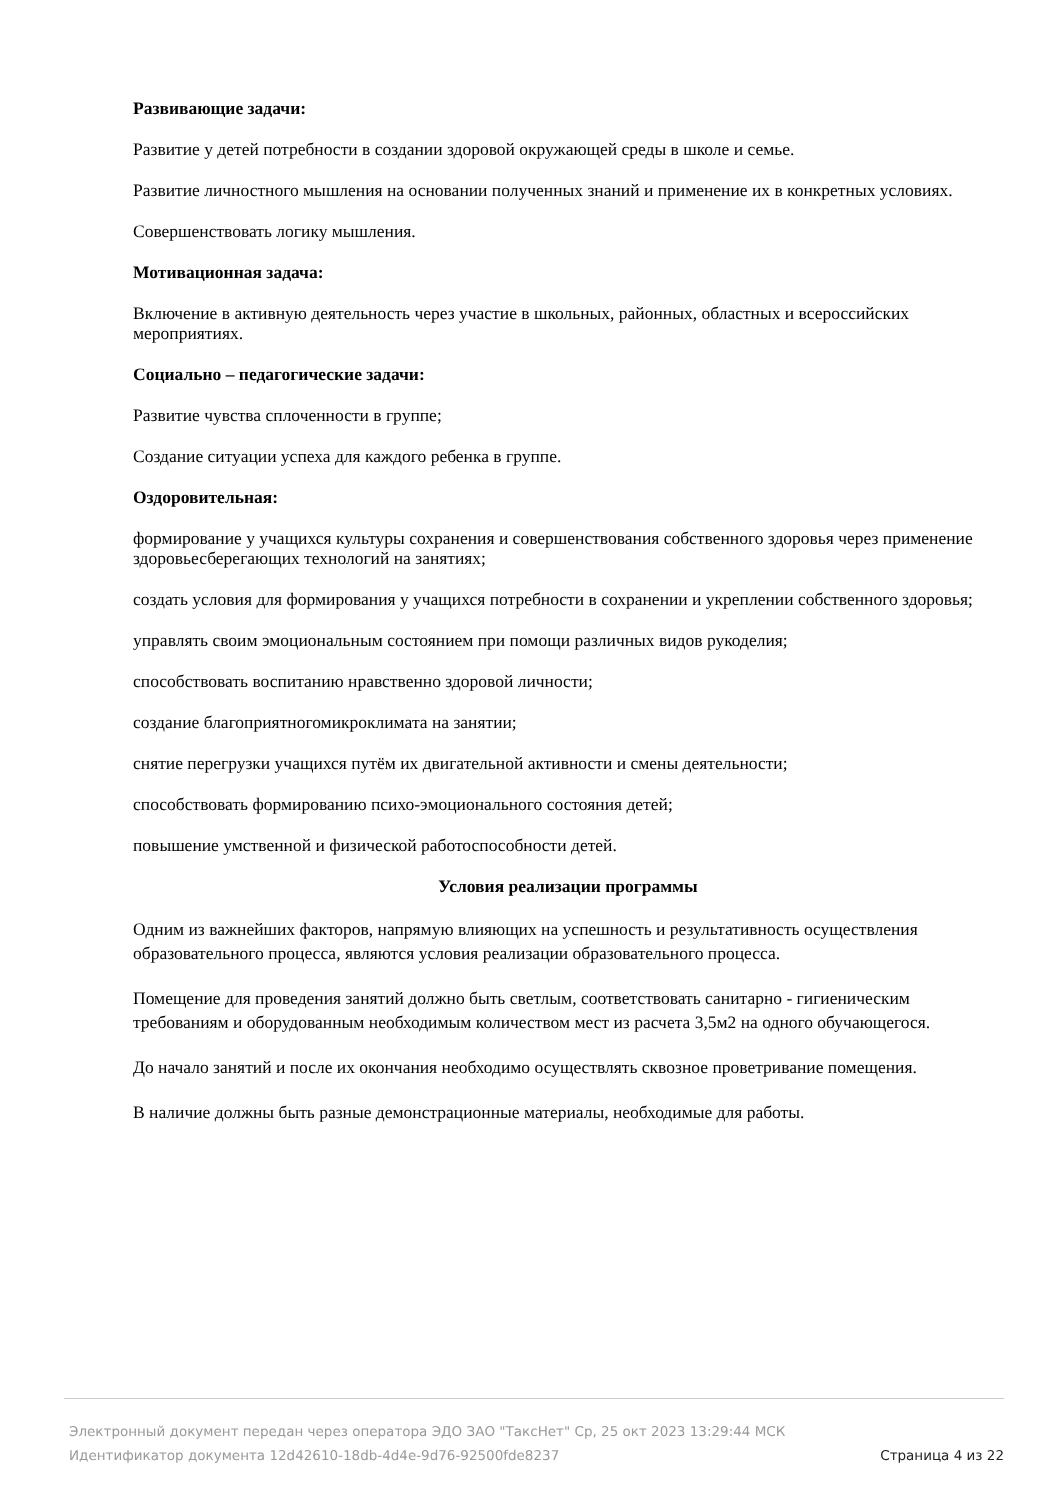Развивающие задачи:
Развитие у детей потребности в создании здоровой окружающей среды в школе и семье.
Развитие личностного мышления на основании полученных знаний и применение их в конкретных условиях.
Совершенствовать логику мышления.
Мотивационная задача:
Включение в активную деятельность через участие в школьных, районных, областных и всероссийских мероприятиях.
Социально – педагогические задачи:
Развитие чувства сплоченности в группе;
Создание ситуации успеха для каждого ребенка в группе.
Оздоровительная:
формирование у учащихся культуры сохранения и совершенствования собственного здоровья через применение здоровьесберегающих технологий на занятиях;
создать условия для формирования у учащихся потребности в сохранении и укреплении собственного здоровья;
управлять своим эмоциональным состоянием при помощи различных видов рукоделия;
способствовать воспитанию нравственно здоровой личности;
создание благоприятногомикроклимата на занятии;
снятие перегрузки учащихся путём их двигательной активности и смены деятельности;
способствовать формированию психо-эмоционального состояния детей;
повышение умственной и физической работоспособности детей.
Условия реализации программы
Одним из важнейших факторов, напрямую влияющих на успешность и результативность осуществления образовательного процесса, являются условия реализации образовательного процесса.
Помещение для проведения занятий должно быть светлым, соответствовать санитарно - гигиеническим требованиям и оборудованным необходимым количеством мест из расчета 3,5м2 на одного обучающегося.
До начало занятий и после их окончания необходимо осуществлять сквозное проветривание помещения.
В наличие должны быть разные демонстрационные материалы, необходимые для работы.
Электронный документ передан через оператора ЭДО ЗАО "ТаксНет" Ср, 25 окт 2023 13:29:44 МСК
Идентификатор документа 12d42610-18db-4d4e-9d76-92500fde8237 Страница 4 из 22